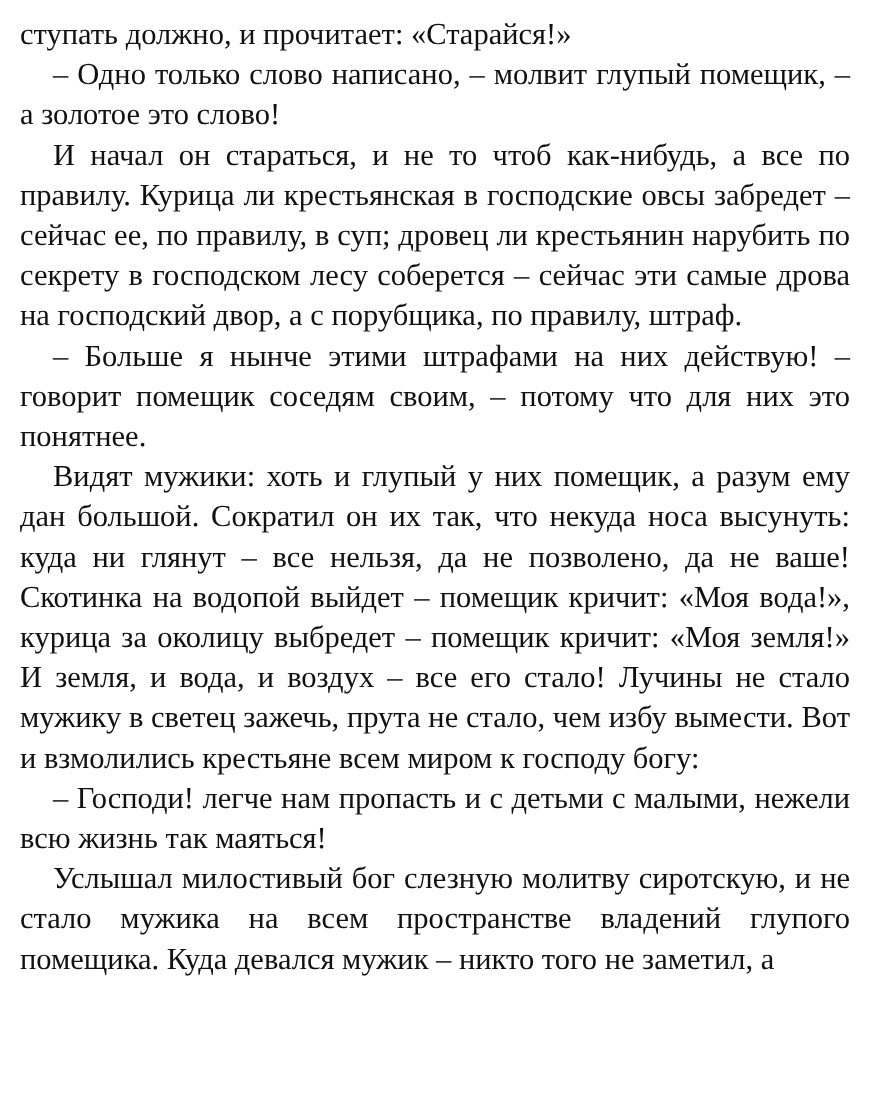ступать должно, и прочитает: «Старайся!»
– Одно только слово написано, – молвит глупый помещик, – а золотое это слово!
И начал он стараться, и не то чтоб как-нибудь, а все по правилу. Курица ли крестьянская в господские овсы забредет – сейчас ее, по правилу, в суп; дровец ли крестьянин нарубить по секрету в господском лесу соберется – сейчас эти самые дрова на господский двор, а с порубщика, по правилу, штраф.
– Больше я нынче этими штрафами на них действую! – говорит помещик соседям своим, – потому что для них это понятнее.
Видят мужики: хоть и глупый у них помещик, а разум ему дан большой. Сократил он их так, что некуда носа высунуть: куда ни глянут – все нельзя, да не позволено, да не ваше! Скотинка на водопой выйдет – помещик кричит: «Моя вода!», курица за околицу выбредет – помещик кричит: «Моя земля!» И земля, и вода, и воздух – все его стало! Лучины не стало мужику в светец зажечь, прута не стало, чем избу вымести. Вот и взмолились крестьяне всем миром к господу богу:
– Господи! легче нам пропасть и с детьми с малыми, нежели всю жизнь так маяться!
Услышал милостивый бог слезную молитву сиротскую, и не стало мужика на всем пространстве владений глупого помещика. Куда девался мужик – никто того не заметил, а